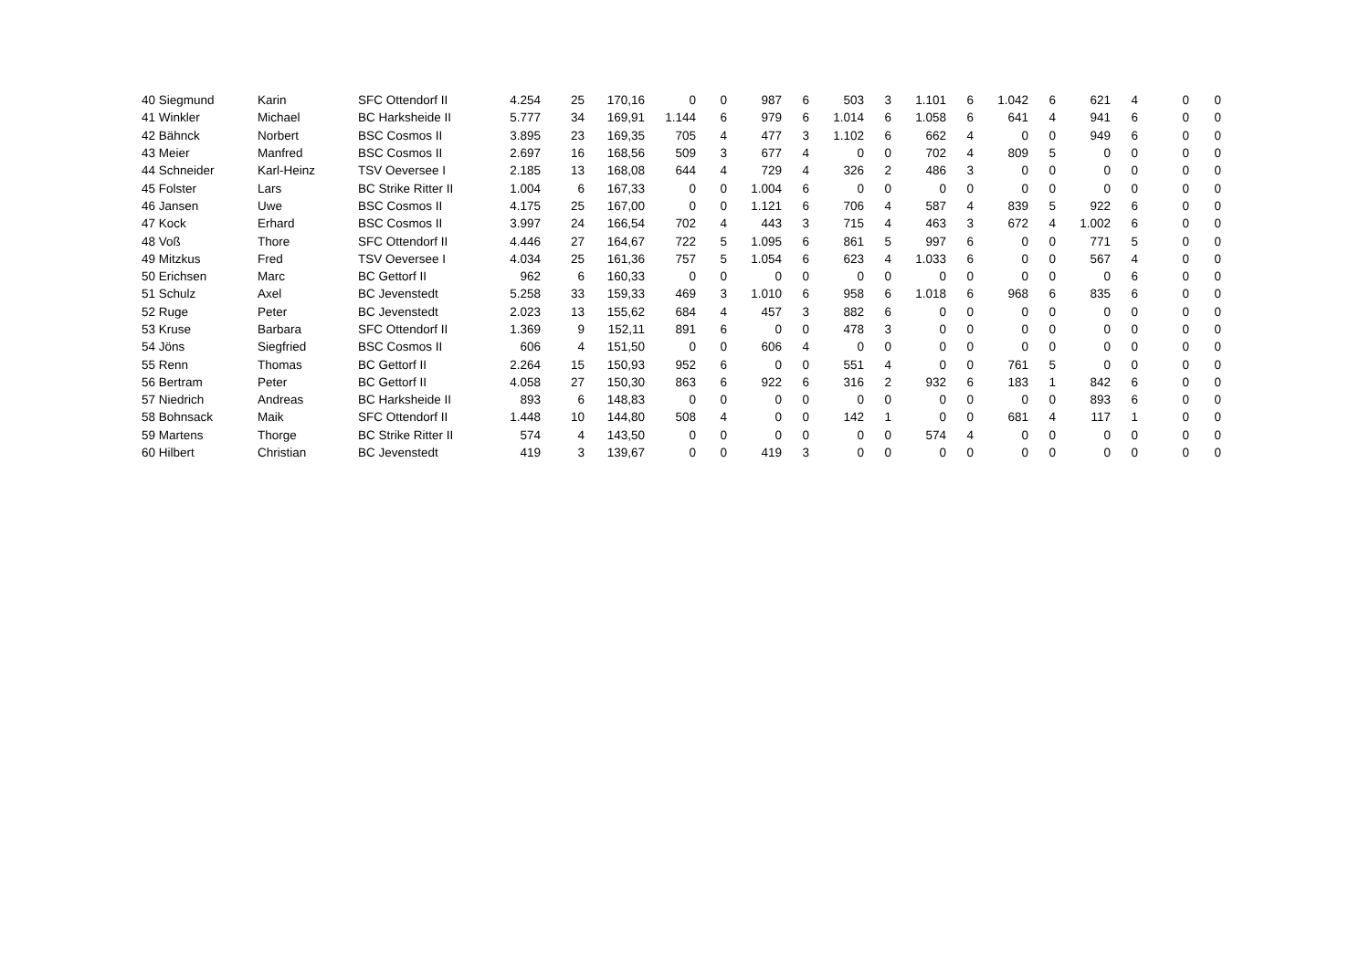| 40 | Siegmund | Karin | SFC Ottendorf II | 4.254 | 25 | 170,16 | 0 | 0 | 987 | 6 | 503 | 3 | 1.101 | 6 | 1.042 | 6 | 621 | 4 | 0 | 0 |
| 41 | Winkler | Michael | BC Harksheide II | 5.777 | 34 | 169,91 | 1.144 | 6 | 979 | 6 | 1.014 | 6 | 1.058 | 6 | 641 | 4 | 941 | 6 | 0 | 0 |
| 42 | Bähnck | Norbert | BSC Cosmos II | 3.895 | 23 | 169,35 | 705 | 4 | 477 | 3 | 1.102 | 6 | 662 | 4 | 0 | 0 | 949 | 6 | 0 | 0 |
| 43 | Meier | Manfred | BSC Cosmos II | 2.697 | 16 | 168,56 | 509 | 3 | 677 | 4 | 0 | 0 | 702 | 4 | 809 | 5 | 0 | 0 | 0 | 0 |
| 44 | Schneider | Karl-Heinz | TSV Oeversee I | 2.185 | 13 | 168,08 | 644 | 4 | 729 | 4 | 326 | 2 | 486 | 3 | 0 | 0 | 0 | 0 | 0 | 0 |
| 45 | Folster | Lars | BC Strike Ritter II | 1.004 | 6 | 167,33 | 0 | 0 | 1.004 | 6 | 0 | 0 | 0 | 0 | 0 | 0 | 0 | 0 | 0 | 0 |
| 46 | Jansen | Uwe | BSC Cosmos II | 4.175 | 25 | 167,00 | 0 | 0 | 1.121 | 6 | 706 | 4 | 587 | 4 | 839 | 5 | 922 | 6 | 0 | 0 |
| 47 | Kock | Erhard | BSC Cosmos II | 3.997 | 24 | 166,54 | 702 | 4 | 443 | 3 | 715 | 4 | 463 | 3 | 672 | 4 | 1.002 | 6 | 0 | 0 |
| 48 | Voß | Thore | SFC Ottendorf II | 4.446 | 27 | 164,67 | 722 | 5 | 1.095 | 6 | 861 | 5 | 997 | 6 | 0 | 0 | 771 | 5 | 0 | 0 |
| 49 | Mitzkus | Fred | TSV Oeversee I | 4.034 | 25 | 161,36 | 757 | 5 | 1.054 | 6 | 623 | 4 | 1.033 | 6 | 0 | 0 | 567 | 4 | 0 | 0 |
| 50 | Erichsen | Marc | BC Gettorf II | 962 | 6 | 160,33 | 0 | 0 | 0 | 0 | 0 | 0 | 0 | 0 | 0 | 0 | 0 | 6 | 0 | 0 |
| 51 | Schulz | Axel | BC Jevenstedt | 5.258 | 33 | 159,33 | 469 | 3 | 1.010 | 6 | 958 | 6 | 1.018 | 6 | 968 | 6 | 835 | 6 | 0 | 0 |
| 52 | Ruge | Peter | BC Jevenstedt | 2.023 | 13 | 155,62 | 684 | 4 | 457 | 3 | 882 | 6 | 0 | 0 | 0 | 0 | 0 | 0 | 0 | 0 |
| 53 | Kruse | Barbara | SFC Ottendorf II | 1.369 | 9 | 152,11 | 891 | 6 | 0 | 0 | 478 | 3 | 0 | 0 | 0 | 0 | 0 | 0 | 0 | 0 |
| 54 | Jöns | Siegfried | BSC Cosmos II | 606 | 4 | 151,50 | 0 | 0 | 606 | 4 | 0 | 0 | 0 | 0 | 0 | 0 | 0 | 0 | 0 | 0 |
| 55 | Renn | Thomas | BC Gettorf II | 2.264 | 15 | 150,93 | 952 | 6 | 0 | 0 | 551 | 4 | 0 | 0 | 761 | 5 | 0 | 0 | 0 | 0 |
| 56 | Bertram | Peter | BC Gettorf II | 4.058 | 27 | 150,30 | 863 | 6 | 922 | 6 | 316 | 2 | 932 | 6 | 183 | 1 | 842 | 6 | 0 | 0 |
| 57 | Niedrich | Andreas | BC Harksheide II | 893 | 6 | 148,83 | 0 | 0 | 0 | 0 | 0 | 0 | 0 | 0 | 0 | 0 | 893 | 6 | 0 | 0 |
| 58 | Bohnsack | Maik | SFC Ottendorf II | 1.448 | 10 | 144,80 | 508 | 4 | 0 | 0 | 142 | 1 | 0 | 0 | 681 | 4 | 117 | 1 | 0 | 0 |
| 59 | Martens | Thorge | BC Strike Ritter II | 574 | 4 | 143,50 | 0 | 0 | 0 | 0 | 0 | 0 | 574 | 4 | 0 | 0 | 0 | 0 | 0 | 0 |
| 60 | Hilbert | Christian | BC Jevenstedt | 419 | 3 | 139,67 | 0 | 0 | 419 | 3 | 0 | 0 | 0 | 0 | 0 | 0 | 0 | 0 | 0 | 0 |